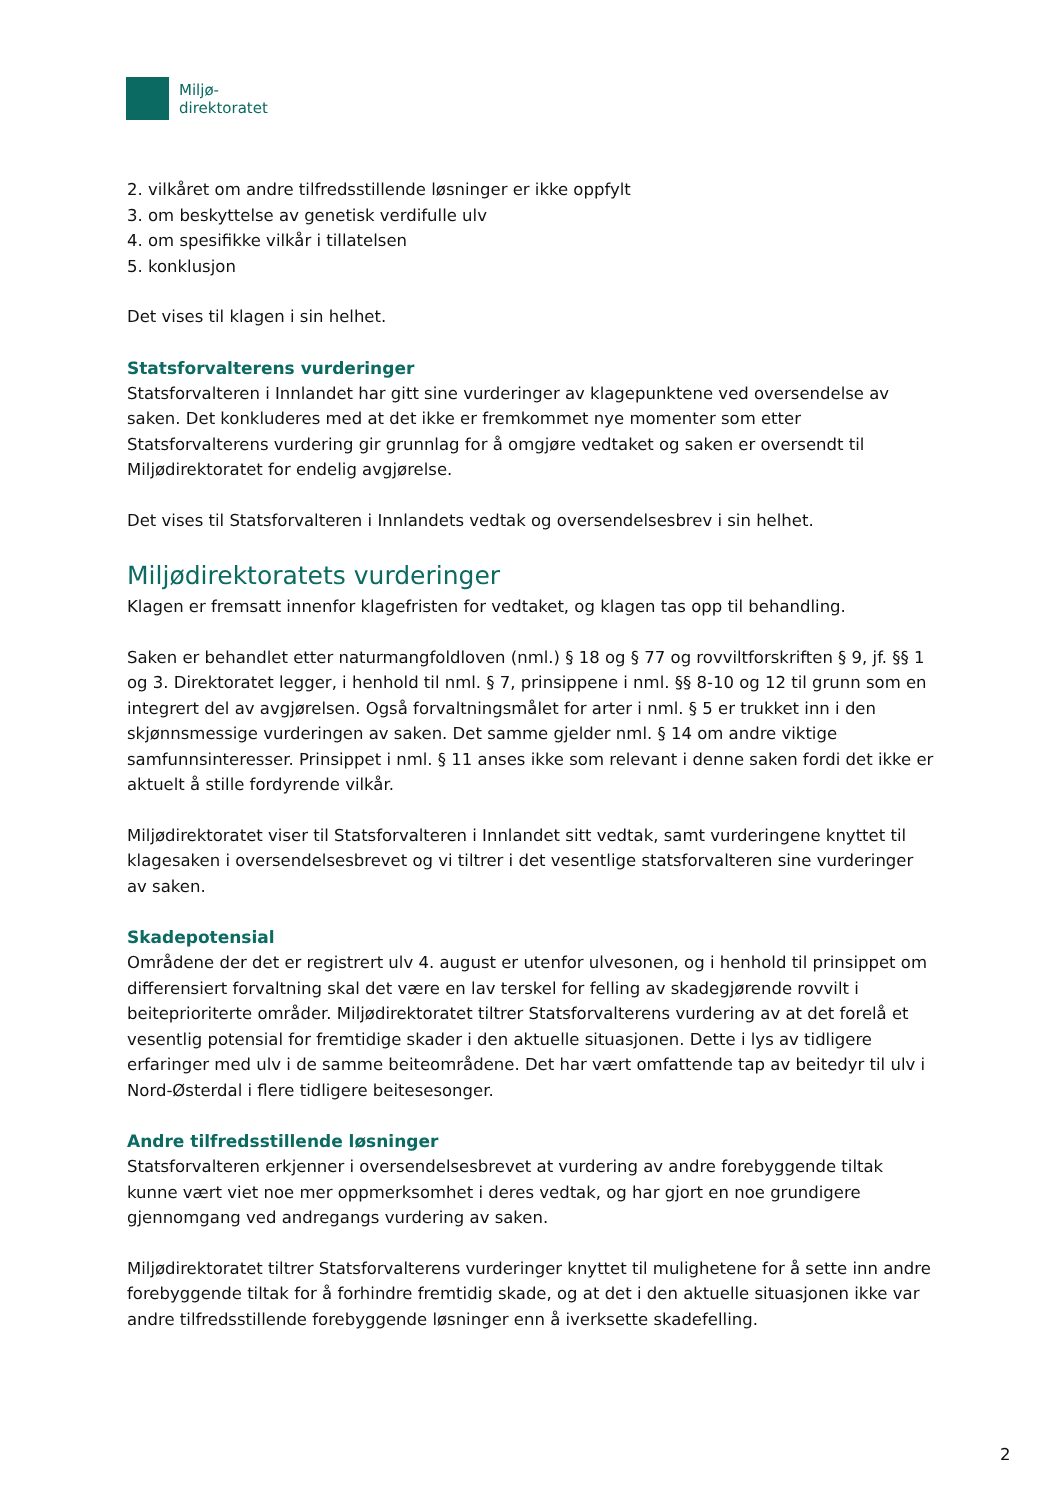Miljø-
direktoratet
2. vilkåret om andre tilfredsstillende løsninger er ikke oppfylt
3. om beskyttelse av genetisk verdifulle ulv
4. om spesifikke vilkår i tillatelsen
5. konklusjon
Det vises til klagen i sin helhet.
Statsforvalterens vurderinger
Statsforvalteren i Innlandet har gitt sine vurderinger av klagepunktene ved oversendelse av saken. Det konkluderes med at det ikke er fremkommet nye momenter som etter Statsforvalterens vurdering gir grunnlag for å omgjøre vedtaket og saken er oversendt til Miljødirektoratet for endelig avgjørelse.
Det vises til Statsforvalteren i Innlandets vedtak og oversendelsesbrev i sin helhet.
Miljødirektoratets vurderinger
Klagen er fremsatt innenfor klagefristen for vedtaket, og klagen tas opp til behandling.
Saken er behandlet etter naturmangfoldloven (nml.) § 18 og § 77 og rovviltforskriften § 9, jf. §§ 1 og 3. Direktoratet legger, i henhold til nml. § 7, prinsippene i nml. §§ 8-10 og 12 til grunn som en integrert del av avgjørelsen. Også forvaltningsmålet for arter i nml. § 5 er trukket inn i den skjønnsmessige vurderingen av saken. Det samme gjelder nml. § 14 om andre viktige samfunnsinteresser. Prinsippet i nml. § 11 anses ikke som relevant i denne saken fordi det ikke er aktuelt å stille fordyrende vilkår.
Miljødirektoratet viser til Statsforvalteren i Innlandet sitt vedtak, samt vurderingene knyttet til klagesaken i oversendelsesbrevet og vi tiltrer i det vesentlige statsforvalteren sine vurderinger av saken.
Skadepotensial
Områdene der det er registrert ulv 4. august er utenfor ulvesonen, og i henhold til prinsippet om differensiert forvaltning skal det være en lav terskel for felling av skadegjørende rovvilt i beiteprioriterte områder. Miljødirektoratet tiltrer Statsforvalterens vurdering av at det forelå et vesentlig potensial for fremtidige skader i den aktuelle situasjonen. Dette i lys av tidligere erfaringer med ulv i de samme beiteområdene. Det har vært omfattende tap av beitedyr til ulv i Nord-Østerdal i flere tidligere beitesesonger.
Andre tilfredsstillende løsninger
Statsforvalteren erkjenner i oversendelsesbrevet at vurdering av andre forebyggende tiltak kunne vært viet noe mer oppmerksomhet i deres vedtak, og har gjort en noe grundigere gjennomgang ved andregangs vurdering av saken.
Miljødirektoratet tiltrer Statsforvalterens vurderinger knyttet til mulighetene for å sette inn andre forebyggende tiltak for å forhindre fremtidig skade, og at det i den aktuelle situasjonen ikke var andre tilfredsstillende forebyggende løsninger enn å iverksette skadefelling.
2